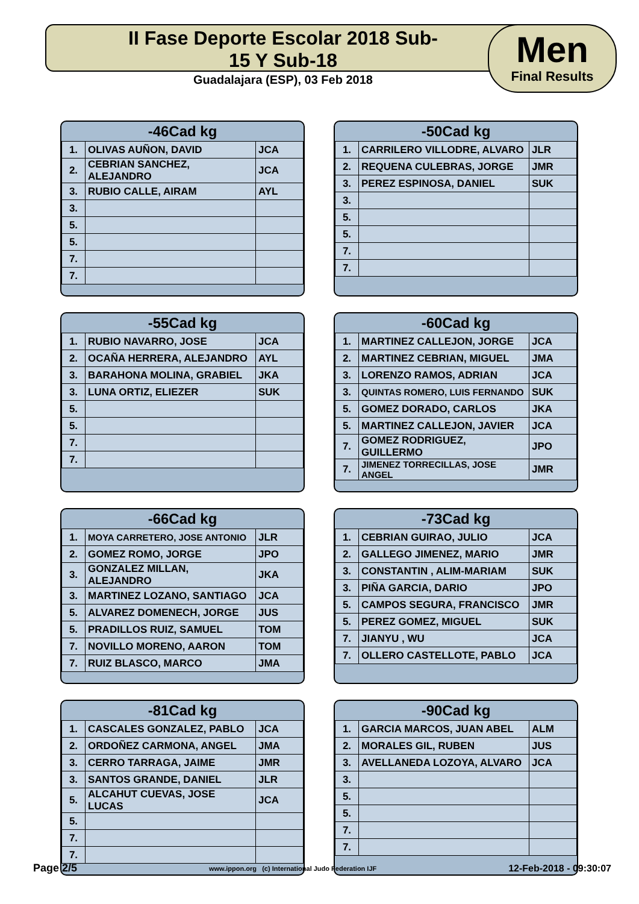II Fase Deporte Escolar 2018 Sub-15 Y Sub-18
Guadalajara (ESP), 03 Feb 2018
Men
Final Results
-46Cad kg
| 1. | OLIVAS AUÑON, DAVID | JCA |
| 2. | CEBRIAN SANCHEZ, ALEJANDRO | JCA |
| 3. | RUBIO CALLE, AIRAM | AYL |
| 3. | | |
| 5. | | |
| 5. | | |
| 7. | | |
| 7. | | |
-50Cad kg
| 1. | CARRILERO VILLODRE, ALVARO | JLR |
| 2. | REQUENA CULEBRAS, JORGE | JMR |
| 3. | PEREZ ESPINOSA, DANIEL | SUK |
| 3. | | |
| 5. | | |
| 5. | | |
| 7. | | |
| 7. | | |
-55Cad kg
| 1. | RUBIO NAVARRO, JOSE | JCA |
| 2. | OCAÑA HERRERA, ALEJANDRO | AYL |
| 3. | BARAHONA MOLINA, GRABIEL | JKA |
| 3. | LUNA ORTIZ, ELIEZER | SUK |
| 5. | | |
| 5. | | |
| 7. | | |
| 7. | | |
-60Cad kg
| 1. | MARTINEZ CALLEJON, JORGE | JCA |
| 2. | MARTINEZ CEBRIAN, MIGUEL | JMA |
| 3. | LORENZO RAMOS, ADRIAN | JCA |
| 3. | QUINTAS ROMERO, LUIS FERNANDO | SUK |
| 5. | GOMEZ DORADO, CARLOS | JKA |
| 5. | MARTINEZ CALLEJON, JAVIER | JCA |
| 7. | GOMEZ RODRIGUEZ, GUILLERMO | JPO |
| 7. | JIMENEZ TORRECILLAS, JOSE ANGEL | JMR |
-66Cad kg
| 1. | MOYA CARRETERO, JOSE ANTONIO | JLR |
| 2. | GOMEZ ROMO, JORGE | JPO |
| 3. | GONZALEZ MILLAN, ALEJANDRO | JKA |
| 3. | MARTINEZ LOZANO, SANTIAGO | JCA |
| 5. | ALVAREZ DOMENECH, JORGE | JUS |
| 5. | PRADILLOS RUIZ, SAMUEL | TOM |
| 7. | NOVILLO MORENO, AARON | TOM |
| 7. | RUIZ BLASCO, MARCO | JMA |
-73Cad kg
| 1. | CEBRIAN GUIRAO, JULIO | JCA |
| 2. | GALLEGO JIMENEZ, MARIO | JMR |
| 3. | CONSTANTIN , ALIM-MARIAM | SUK |
| 3. | PIÑA GARCIA, DARIO | JPO |
| 5. | CAMPOS SEGURA, FRANCISCO | JMR |
| 5. | PEREZ GOMEZ, MIGUEL | SUK |
| 7. | JIANYU , WU | JCA |
| 7. | OLLERO CASTELLOTE, PABLO | JCA |
-81Cad kg
| 1. | CASCALES GONZALEZ, PABLO | JCA |
| 2. | ORDOÑEZ CARMONA, ANGEL | JMA |
| 3. | CERRO TARRAGA, JAIME | JMR |
| 3. | SANTOS GRANDE, DANIEL | JLR |
| 5. | ALCAHUT CUEVAS, JOSE LUCAS | JCA |
| 5. | | |
| 7. | | |
| 7. | | |
-90Cad kg
| 1. | GARCIA MARCOS, JUAN ABEL | ALM |
| 2. | MORALES GIL, RUBEN | JUS |
| 3. | AVELLANEDA LOZOYA, ALVARO | JCA |
| 3. | | |
| 5. | | |
| 5. | | |
| 7. | | |
| 7. | | |
Page 2/5 www.ippon.org (c) International Judo Federation IJF 12-Feb-2018 - 09:30:07